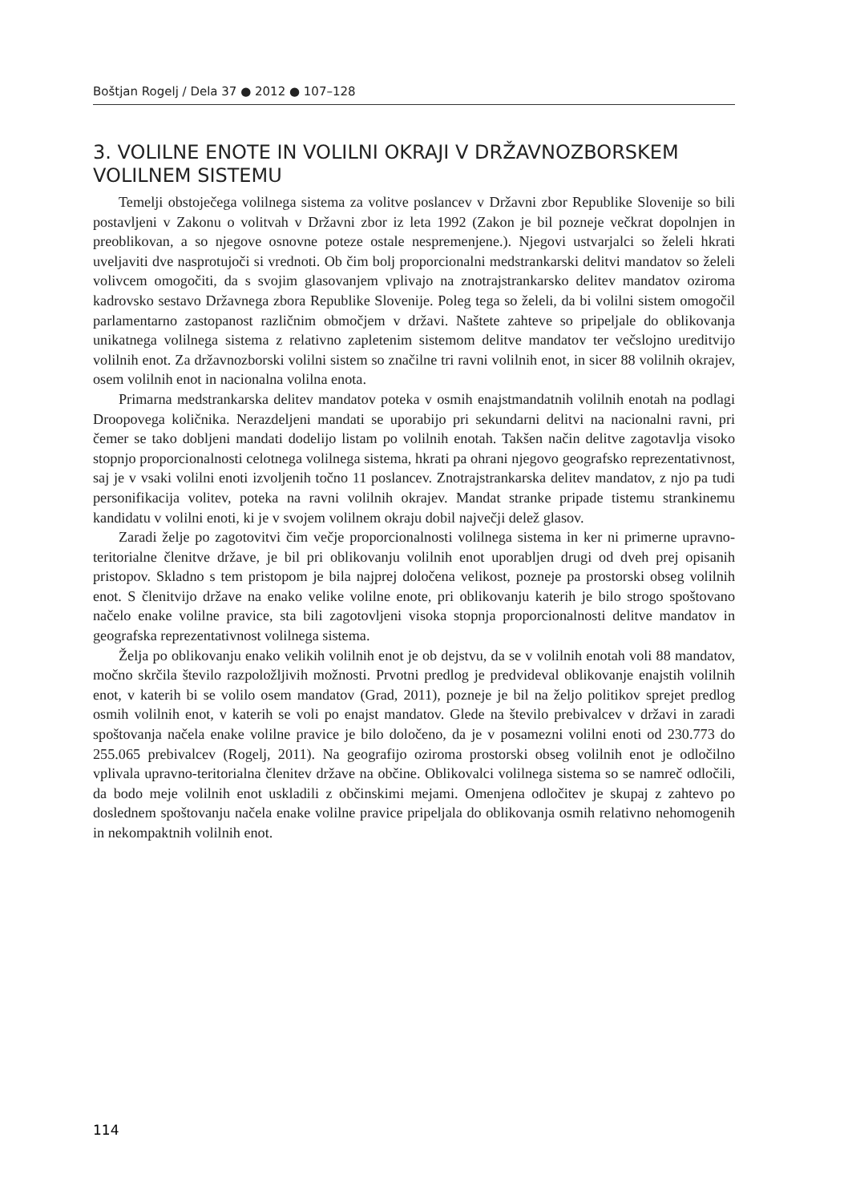Boštjan Rogelj / Dela 37 ● 2012 ● 107–128
3. VOLILNE ENOTE IN VOLILNI OKRAJI V DRŽAVNOZBORSKEM VOLILNEM SISTEMU
Temelji obstoječega volilnega sistema za volitve poslancev v Državni zbor Republike Slovenije so bili postavljeni v Zakonu o volitvah v Državni zbor iz leta 1992 (Zakon je bil pozneje večkrat dopolnjen in preoblikovan, a so njegove osnovne poteze ostale nespremenjene.). Njegovi ustvarjalci so želeli hkrati uveljaviti dve nasprotujoči si vrednoti. Ob čim bolj proporcionalni medstrankarski delitvi mandatov so želeli volivcem omogočiti, da s svojim glasovanjem vplivajo na znotrajstrankarsko delitev mandatov oziroma kadrovsko sestavo Državnega zbora Republike Slovenije. Poleg tega so želeli, da bi volilni sistem omogočil parlamentarno zastopanost različnim območjem v državi. Naštete zahteve so pripeljale do oblikovanja unikatnega volilnega sistema z relativno zapletenim sistemom delitve mandatov ter večslojno ureditvijo volilnih enot. Za državnozborski volilni sistem so značilne tri ravni volilnih enot, in sicer 88 volilnih okrajev, osem volilnih enot in nacionalna volilna enota.
Primarna medstrankarska delitev mandatov poteka v osmih enajstmandatnih volilnih enotah na podlagi Droopovega količnika. Nerazdeljeni mandati se uporabijo pri sekundarni delitvi na nacionalni ravni, pri čemer se tako dobljeni mandati dodelijo listam po volilnih enotah. Takšen način delitve zagotavlja visoko stopnjo proporcionalnosti celotnega volilnega sistema, hkrati pa ohrani njegovo geografsko reprezentativnost, saj je v vsaki volilni enoti izvoljenih točno 11 poslancev. Znotrajstrankarska delitev mandatov, z njo pa tudi personifikacija volitev, poteka na ravni volilnih okrajev. Mandat stranke pripade tistemu strankinemu kandidatu v volilni enoti, ki je v svojem volilnem okraju dobil največji delež glasov.
Zaradi želje po zagotovitvi čim večje proporcionalnosti volilnega sistema in ker ni primerne upravno-teritorialne členitve države, je bil pri oblikovanju volilnih enot uporabljen drugi od dveh prej opisanih pristopov. Skladno s tem pristopom je bila najprej določena velikost, pozneje pa prostorski obseg volilnih enot. S členitvijo države na enako velike volilne enote, pri oblikovanju katerih je bilo strogo spoštovano načelo enake volilne pravice, sta bili zagotovljeni visoka stopnja proporcionalnosti delitve mandatov in geografska reprezentativnost volilnega sistema.
Želja po oblikovanju enako velikih volilnih enot je ob dejstvu, da se v volilnih enotah voli 88 mandatov, močno skrčila število razpoložljivih možnosti. Prvotni predlog je predvideval oblikovanje enajstih volilnih enot, v katerih bi se volilo osem mandatov (Grad, 2011), pozneje je bil na željo politikov sprejet predlog osmih volilnih enot, v katerih se voli po enajst mandatov. Glede na število prebivalcev v državi in zaradi spoštovanja načela enake volilne pravice je bilo določeno, da je v posamezni volilni enoti od 230.773 do 255.065 prebivalcev (Rogelj, 2011). Na geografijo oziroma prostorski obseg volilnih enot je odločilno vplivala upravno-teritorialna členitev države na občine. Oblikovalci volilnega sistema so se namreč odločili, da bodo meje volilnih enot uskladili z občinskimi mejami. Omenjena odločitev je skupaj z zahtevo po doslednem spoštovanju načela enake volilne pravice pripeljala do oblikovanja osmih relativno nehomogenih in nekompaktnih volilnih enot.
114